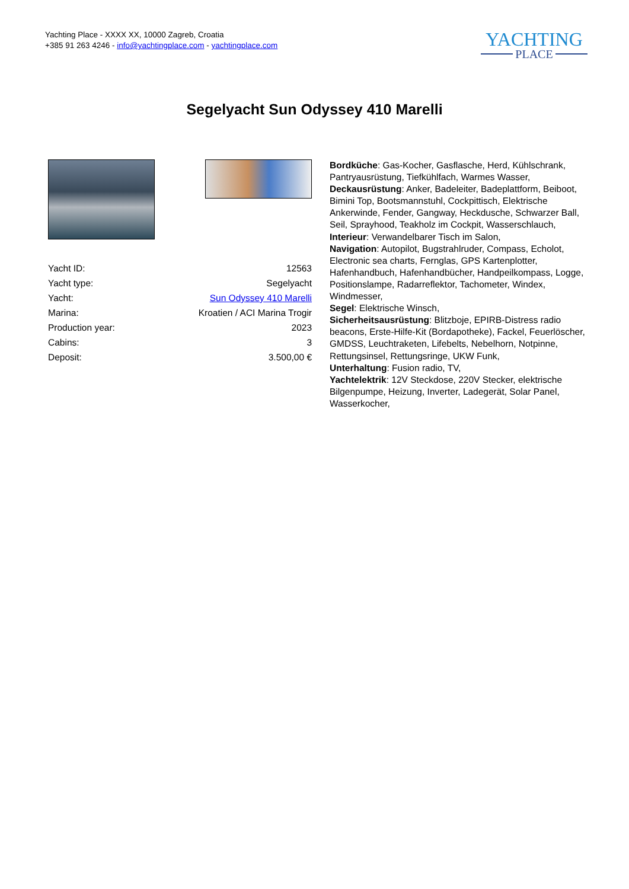Yachting Place - XXXX XX, 10000 Zagreb, Croatia
+385 91 263 4246 - info@yachtingplace.com - yachtingplace.com
YACHTING
PLACE
Segelyacht Sun Odyssey 410 Marelli
| Yacht ID: | 12563 |
| Yacht type: | Segelyacht |
| Yacht: | Sun Odyssey 410 Marelli |
| Marina: | Kroatien / ACI Marina Trogir |
| Production year: | 2023 |
| Cabins: | 3 |
| Deposit: | 3.500,00 € |
Bordküche: Gas-Kocher, Gasflasche, Herd, Kühlschrank, Pantryausrüstung, Tiefkühlfach, Warmes Wasser,
Deckausrüstung: Anker, Badeleiter, Badeplattform, Beiboot, Bimini Top, Bootsmannstuhl, Cockpittisch, Elektrische Ankerwinde, Fender, Gangway, Heckdusche, Schwarzer Ball, Seil, Sprayhood, Teakholz im Cockpit, Wasserschlauch,
Interieur: Verwandelbarer Tisch im Salon,
Navigation: Autopilot, Bugstrahlruder, Compass, Echolot, Electronic sea charts, Fernglas, GPS Kartenplotter, Hafenhandbuch, Hafenhandbücher, Handpeilkompass, Logge, Positionslampe, Radarreflektor, Tachometer, Windex, Windmesser,
Segel: Elektrische Winsch,
Sicherheitsausrüstung: Blitzboje, EPIRB-Distress radio beacons, Erste-Hilfe-Kit (Bordapotheke), Fackel, Feuerlöscher, GMDSS, Leuchtraketen, Lifebelts, Nebelhorn, Notpinne, Rettungsinsel, Rettungsringe, UKW Funk,
Unterhaltung: Fusion radio, TV,
Yachtelektrik: 12V Steckdose, 220V Stecker, elektrische Bilgenpumpe, Heizung, Inverter, Ladegerät, Solar Panel, Wasserkocher,